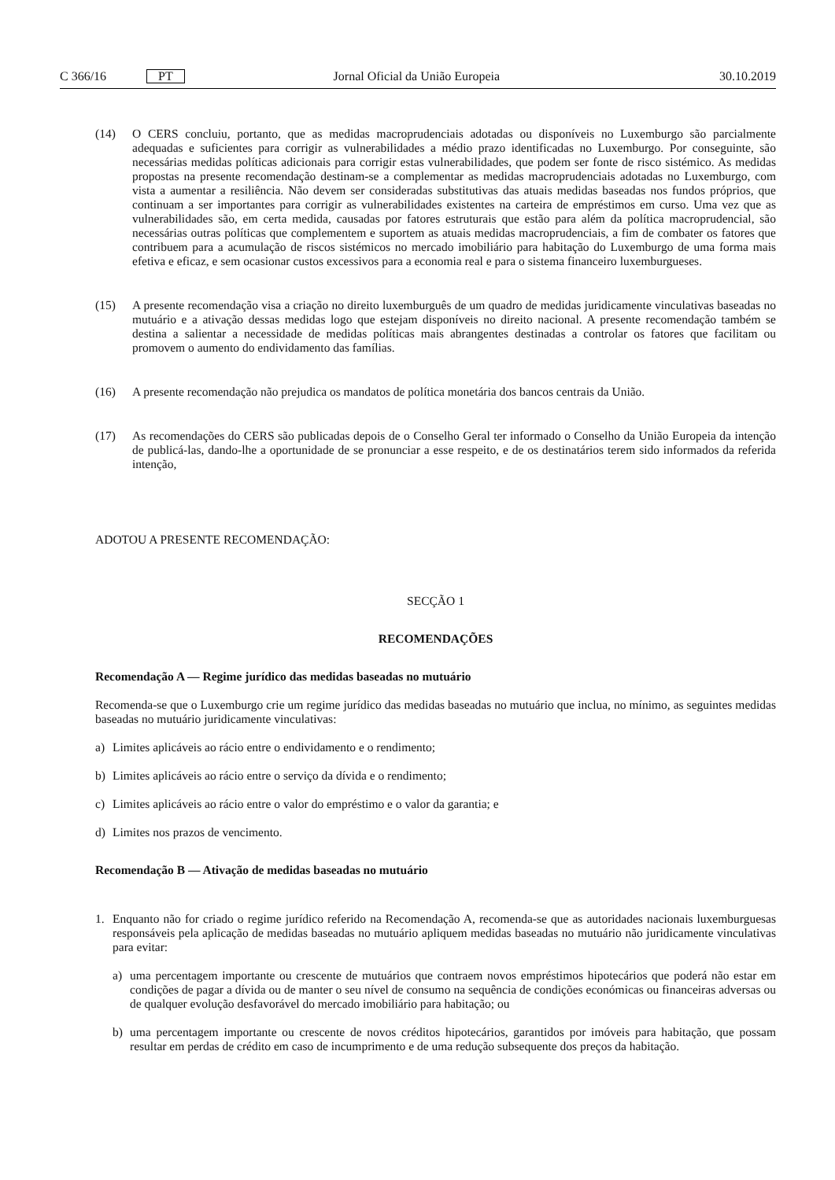C 366/16 PT Jornal Oficial da União Europeia 30.10.2019
(14) O CERS concluiu, portanto, que as medidas macroprudenciais adotadas ou disponíveis no Luxemburgo são parcialmente adequadas e suficientes para corrigir as vulnerabilidades a médio prazo identificadas no Luxemburgo. Por conseguinte, são necessárias medidas políticas adicionais para corrigir estas vulnerabilidades, que podem ser fonte de risco sistémico. As medidas propostas na presente recomendação destinam-se a complementar as medidas macroprudenciais adotadas no Luxemburgo, com vista a aumentar a resiliência. Não devem ser consideradas substitutivas das atuais medidas baseadas nos fundos próprios, que continuam a ser importantes para corrigir as vulnerabilidades existentes na carteira de empréstimos em curso. Uma vez que as vulnerabilidades são, em certa medida, causadas por fatores estruturais que estão para além da política macroprudencial, são necessárias outras políticas que complementem e suportem as atuais medidas macroprudenciais, a fim de combater os fatores que contribuem para a acumulação de riscos sistémicos no mercado imobiliário para habitação do Luxemburgo de uma forma mais efetiva e eficaz, e sem ocasionar custos excessivos para a economia real e para o sistema financeiro luxemburgueses.
(15) A presente recomendação visa a criação no direito luxemburguês de um quadro de medidas juridicamente vinculativas baseadas no mutuário e a ativação dessas medidas logo que estejam disponíveis no direito nacional. A presente recomendação também se destina a salientar a necessidade de medidas políticas mais abrangentes destinadas a controlar os fatores que facilitam ou promovem o aumento do endividamento das famílias.
(16) A presente recomendação não prejudica os mandatos de política monetária dos bancos centrais da União.
(17) As recomendações do CERS são publicadas depois de o Conselho Geral ter informado o Conselho da União Europeia da intenção de publicá-las, dando-lhe a oportunidade de se pronunciar a esse respeito, e de os destinatários terem sido informados da referida intenção,
ADOTOU A PRESENTE RECOMENDAÇÃO:
SECÇÃO 1
RECOMENDAÇÕES
Recomendação A — Regime jurídico das medidas baseadas no mutuário
Recomenda-se que o Luxemburgo crie um regime jurídico das medidas baseadas no mutuário que inclua, no mínimo, as seguintes medidas baseadas no mutuário juridicamente vinculativas:
a) Limites aplicáveis ao rácio entre o endividamento e o rendimento;
b) Limites aplicáveis ao rácio entre o serviço da dívida e o rendimento;
c) Limites aplicáveis ao rácio entre o valor do empréstimo e o valor da garantia; e
d) Limites nos prazos de vencimento.
Recomendação B — Ativação de medidas baseadas no mutuário
1. Enquanto não for criado o regime jurídico referido na Recomendação A, recomenda-se que as autoridades nacionais luxemburguesas responsáveis pela aplicação de medidas baseadas no mutuário apliquem medidas baseadas no mutuário não juridicamente vinculativas para evitar:
a) uma percentagem importante ou crescente de mutuários que contraem novos empréstimos hipotecários que poderá não estar em condições de pagar a dívida ou de manter o seu nível de consumo na sequência de condições económicas ou financeiras adversas ou de qualquer evolução desfavorável do mercado imobiliário para habitação; ou
b) uma percentagem importante ou crescente de novos créditos hipotecários, garantidos por imóveis para habitação, que possam resultar em perdas de crédito em caso de incumprimento e de uma redução subsequente dos preços da habitação.